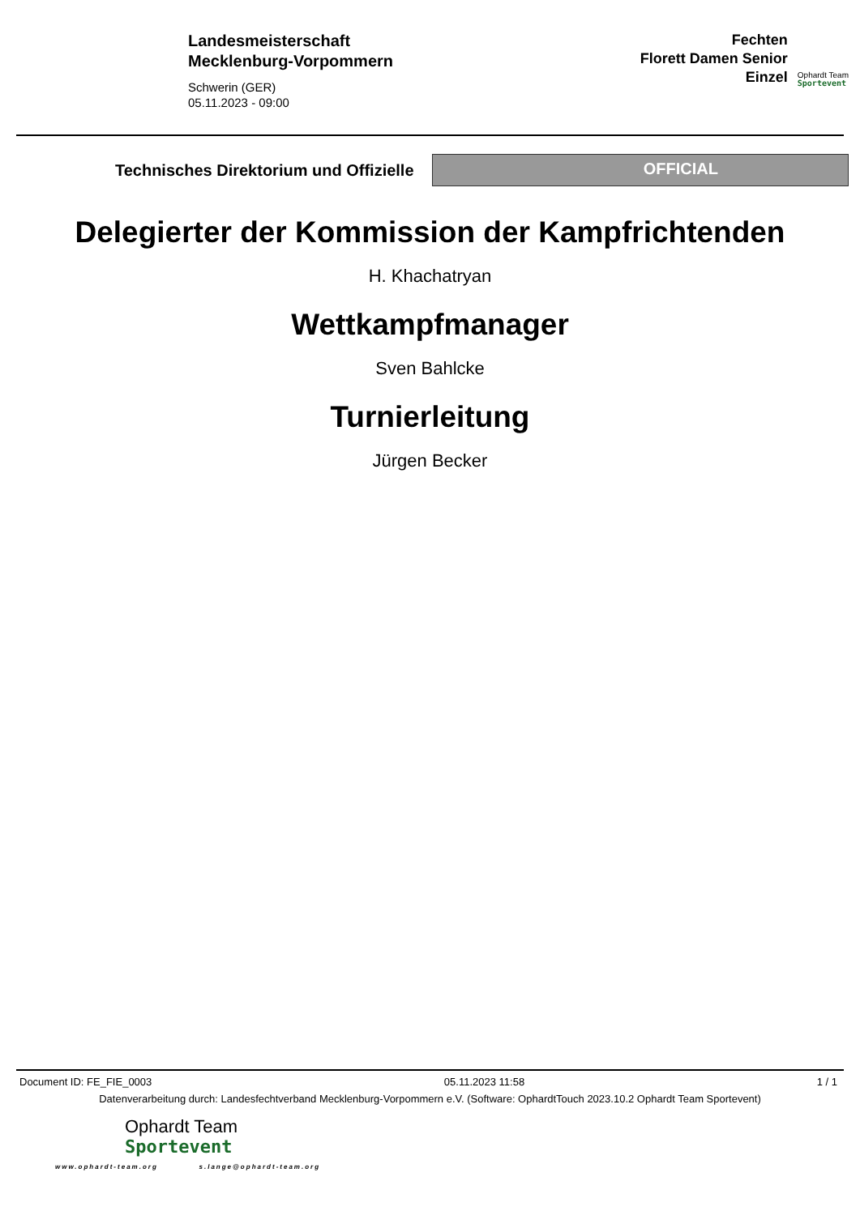Landesmeisterschaft
Mecklenburg-Vorpommern
Schwerin (GER)
05.11.2023 - 09:00
Fechten
Florett Damen Senior
Einzel
Ophardt Team
Sportevent
Technisches Direktorium und Offizielle
OFFICIAL
Delegierter der Kommission der Kampfrichtenden
H. Khachatryan
Wettkampfmanager
Sven Bahlcke
Turnierleitung
Jürgen Becker
Document ID: FE_FIE_0003 05.11.2023 11:58 1 / 1
Datenverarbeitung durch: Landesfechtverband Mecklenburg-Vorpommern e.V. (Software: OphardtTouch 2023.10.2 Ophardt Team Sportevent)
Ophardt Team
Sportevent
www.ophardt-team.org s.lange@ophardt-team.org